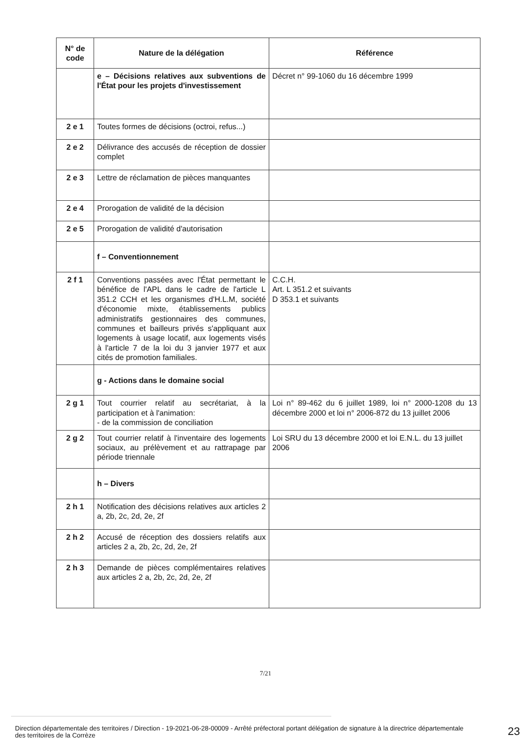| N° de code | Nature de la délégation | Référence |
| --- | --- | --- |
| | e – Décisions relatives aux subventions de l'État pour les projets d'investissement | Décret n° 99-1060 du 16 décembre 1999 |
| 2 e 1 | Toutes formes de décisions (octroi, refus...) | |
| 2 e 2 | Délivrance des accusés de réception de dossier complet | |
| 2 e 3 | Lettre de réclamation de pièces manquantes | |
| 2 e 4 | Prorogation de validité de la décision | |
| 2 e 5 | Prorogation de validité d'autorisation | |
| | f – Conventionnement | |
| 2 f 1 | Conventions passées avec l'État permettant le bénéfice de l'APL dans le cadre de l'article L 351.2 CCH et les organismes d'H.L.M, société d'économie mixte, établissements publics administratifs gestionnaires des communes, communes et bailleurs privés s'appliquant aux logements à usage locatif, aux logements visés à l'article 7 de la loi du 3 janvier 1977 et aux cités de promotion familiales. | C.C.H. Art. L 351.2 et suivants D 353.1 et suivants |
| | g - Actions dans le domaine social | |
| 2 g 1 | Tout courrier relatif au secrétariat, à la participation et à l'animation: - de la commission de conciliation | Loi n° 89-462 du 6 juillet 1989, loi n° 2000-1208 du 13 décembre 2000 et loi n° 2006-872 du 13 juillet 2006 |
| 2 g 2 | Tout courrier relatif à l'inventaire des logements sociaux, au prélèvement et au rattrapage par période triennale | Loi SRU du 13 décembre 2000 et loi E.N.L. du 13 juillet 2006 |
| | h – Divers | |
| 2 h 1 | Notification des décisions relatives aux articles 2 a, 2b, 2c, 2d, 2e, 2f | |
| 2 h 2 | Accusé de réception des dossiers relatifs aux articles 2 a, 2b, 2c, 2d, 2e, 2f | |
| 2 h 3 | Demande de pièces complémentaires relatives aux articles 2 a, 2b, 2c, 2d, 2e, 2f | |
7/21
Direction départementale des territoires / Direction - 19-2021-06-28-00009 - Arrêté préfectoral portant délégation de signature à la directrice départementale des territoires de la Corrèze
23